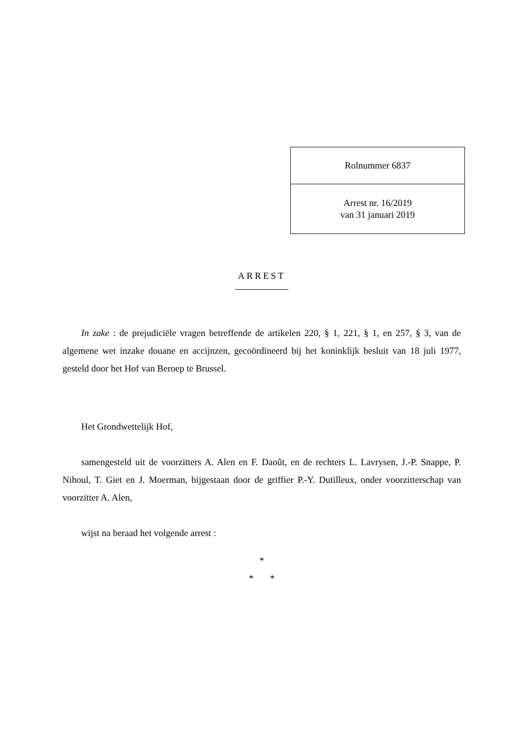| Rolnummer 6837 |
| Arrest nr. 16/2019 van 31 januari 2019 |
ARREST
In zake : de prejudiciële vragen betreffende de artikelen 220, § 1, 221, § 1, en 257, § 3, van de algemene wet inzake douane en accijnzen, gecoördineerd bij het koninklijk besluit van 18 juli 1977, gesteld door het Hof van Beroep te Brussel.
Het Grondwettelijk Hof,
samengesteld uit de voorzitters A. Alen en F. Daoût, en de rechters L. Lavrysen, J.-P. Snappe, P. Nihoul, T. Giet en J. Moerman, bijgestaan door de griffier P.-Y. Dutilleux, onder voorzitterschap van voorzitter A. Alen,
wijst na beraad het volgende arrest :
*
* *